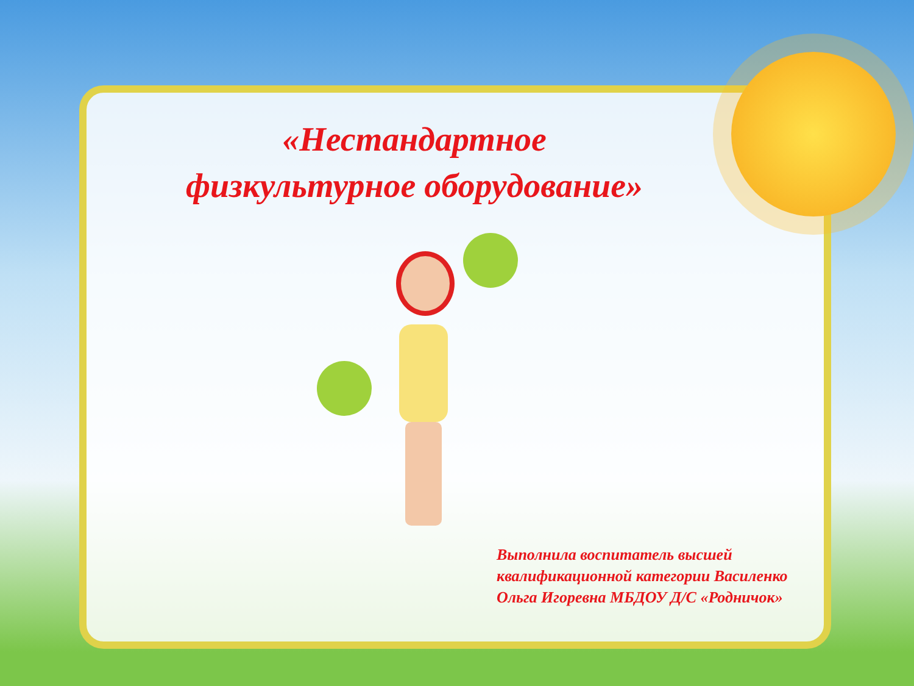«Нестандартное
физкультурное оборудование»
Выполнила воспитатель высшей квалификационной категории Василенко Ольга Игоревна МБДОУ Д/С «Родничок»